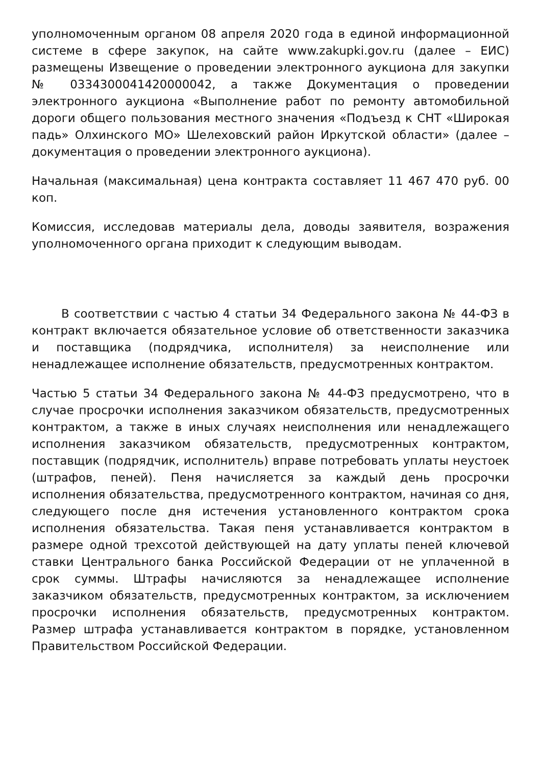уполномоченным органом 08 апреля 2020 года в единой информационной системе в сфере закупок, на сайте www.zakupki.gov.ru (далее – ЕИС) размещены Извещение о проведении электронного аукциона для закупки № 0334300041420000042, а также Документация о проведении электронного аукциона «Выполнение работ по ремонту автомобильной дороги общего пользования местного значения «Подъезд к СНТ «Широкая падь» Олхинского МО» Шелеховский район Иркутской области» (далее – документация о проведении электронного аукциона).
Начальная (максимальная) цена контракта составляет 11 467 470 руб. 00 коп.
Комиссия, исследовав материалы дела, доводы заявителя, возражения уполномоченного органа приходит к следующим выводам.
В соответствии с частью 4 статьи 34 Федерального закона № 44-ФЗ в контракт включается обязательное условие об ответственности заказчика и поставщика (подрядчика, исполнителя) за неисполнение или ненадлежащее исполнение обязательств, предусмотренных контрактом.
Частью 5 статьи 34 Федерального закона № 44-ФЗ предусмотрено, что в случае просрочки исполнения заказчиком обязательств, предусмотренных контрактом, а также в иных случаях неисполнения или ненадлежащего исполнения заказчиком обязательств, предусмотренных контрактом, поставщик (подрядчик, исполнитель) вправе потребовать уплаты неустоек (штрафов, пеней). Пеня начисляется за каждый день просрочки исполнения обязательства, предусмотренного контрактом, начиная со дня, следующего после дня истечения установленного контрактом срока исполнения обязательства. Такая пеня устанавливается контрактом в размере одной трехсотой действующей на дату уплаты пеней ключевой ставки Центрального банка Российской Федерации от не уплаченной в срок суммы. Штрафы начисляются за ненадлежащее исполнение заказчиком обязательств, предусмотренных контрактом, за исключением просрочки исполнения обязательств, предусмотренных контрактом. Размер штрафа устанавливается контрактом в порядке, установленном Правительством Российской Федерации.